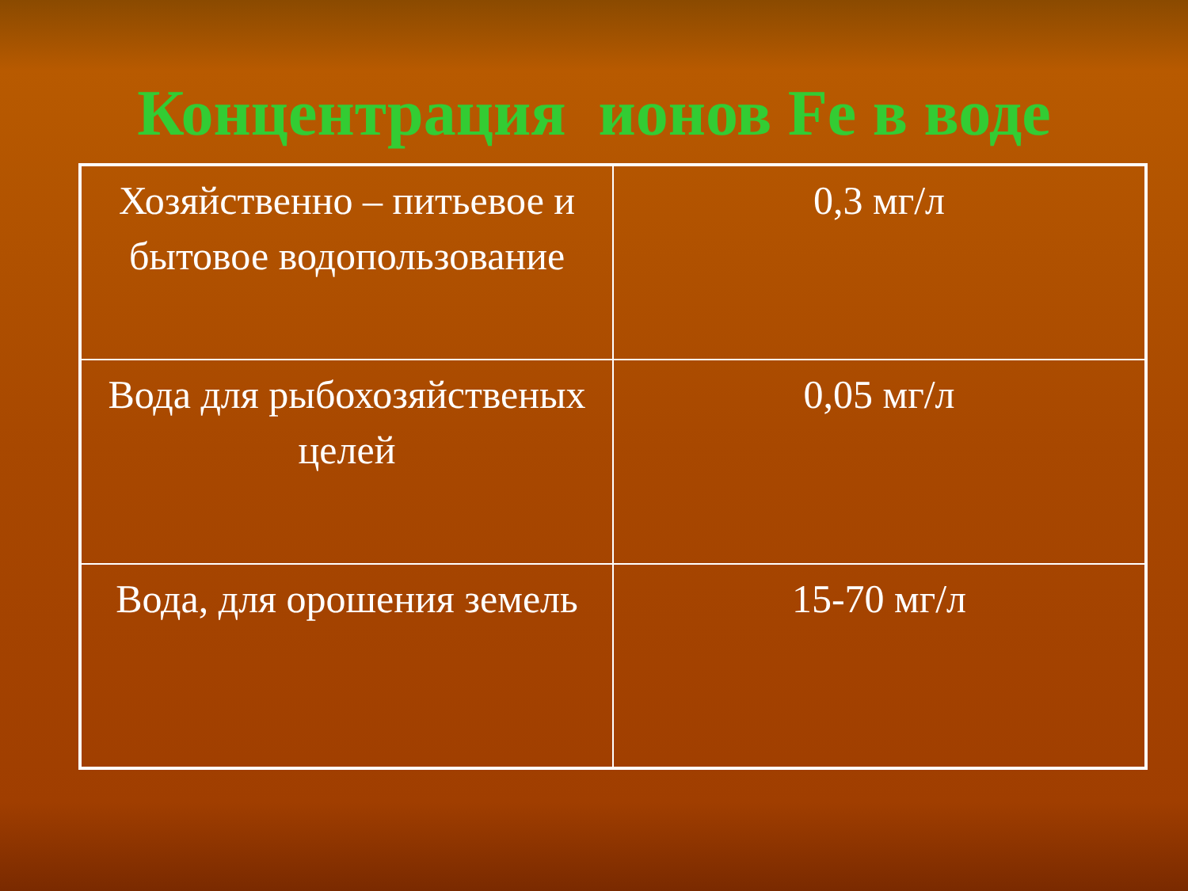Концентрация ионов Fe в воде
| Хозяйственно – питьевое и бытовое водопользование | 0,3 мг/л |
| Вода для рыбохозяйственых целей | 0,05 мг/л |
| Вода, для орошения земель | 15-70 мг/л |